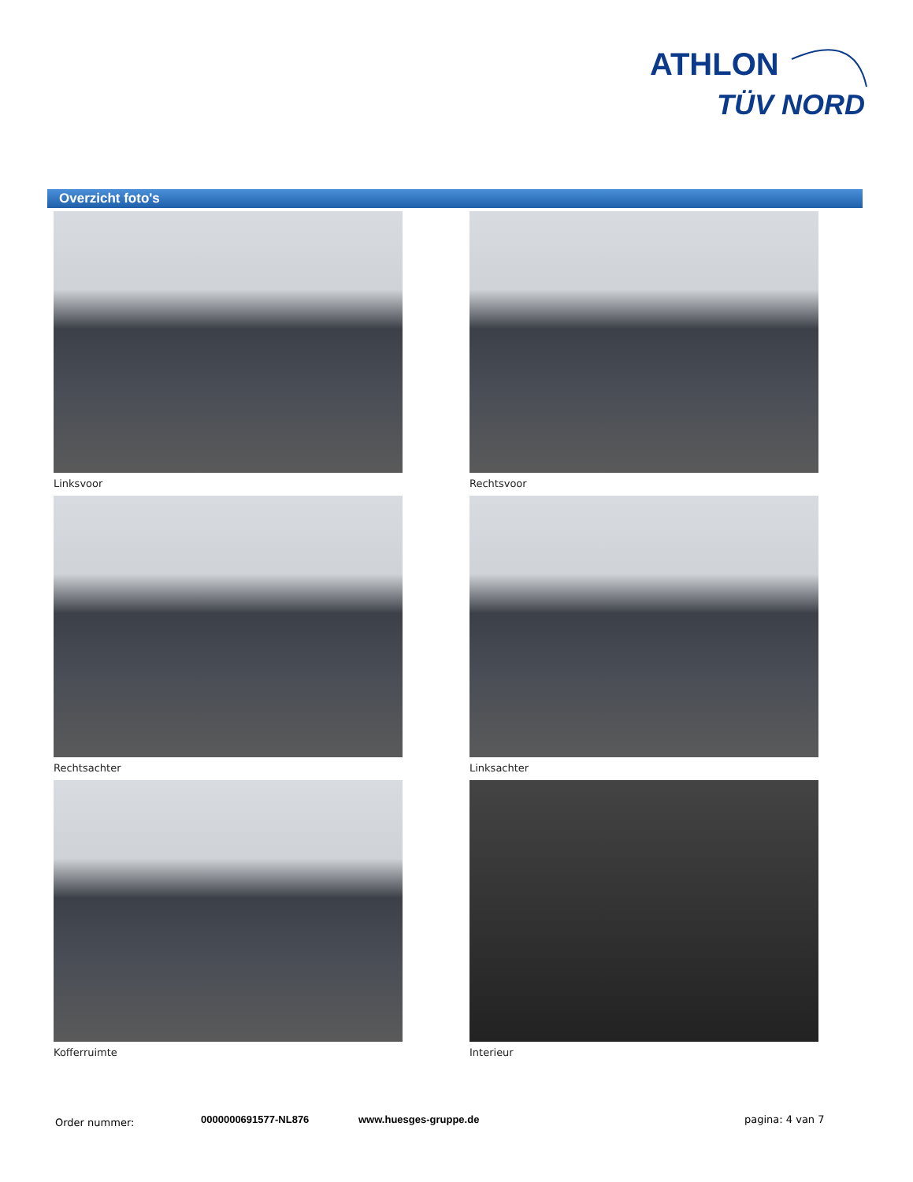ATHLON
TÜV NORD
Overzicht foto's
Linksvoor
Rechtsvoor
Rechtsachter
Linksachter
Kofferruimte
Interieur
Order nummer: 0000000691577-NL876 www.huesges-gruppe.de pagina: 4 van 7